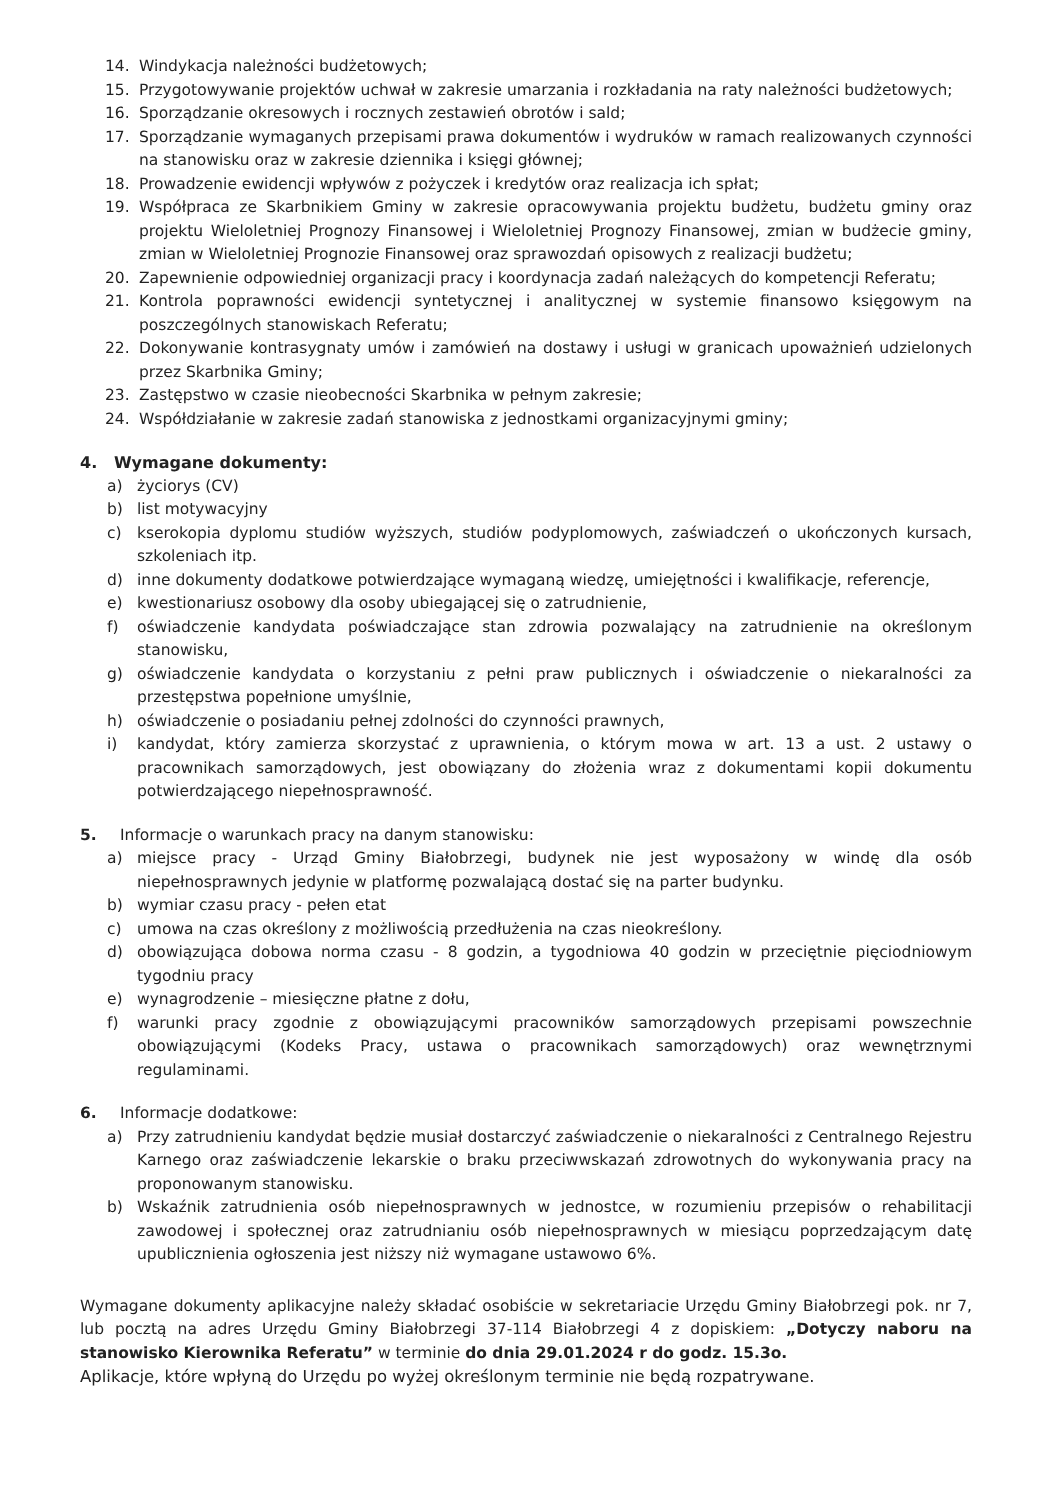14. Windykacja należności budżetowych;
15. Przygotowywanie projektów uchwał w zakresie umarzania i rozkładania na raty należności budżetowych;
16. Sporządzanie okresowych i rocznych zestawień obrotów i sald;
17. Sporządzanie wymaganych przepisami prawa dokumentów i wydruków w ramach realizowanych czynności na stanowisku oraz w zakresie dziennika i księgi głównej;
18. Prowadzenie ewidencji wpływów z pożyczek i kredytów oraz realizacja ich spłat;
19. Współpraca ze Skarbnikiem Gminy w zakresie opracowywania projektu budżetu, budżetu gminy oraz projektu Wieloletniej Prognozy Finansowej i Wieloletniej Prognozy Finansowej, zmian w budżecie gminy, zmian w Wieloletniej Prognozie Finansowej oraz sprawozdań opisowych z realizacji budżetu;
20. Zapewnienie odpowiedniej organizacji pracy i koordynacja zadań należących do kompetencji Referatu;
21. Kontrola poprawności ewidencji syntetycznej i analitycznej w systemie finansowo księgowym na poszczególnych stanowiskach Referatu;
22. Dokonywanie kontrasygnaty umów i zamówień na dostawy i usługi w granicach upoważnień udzielonych przez Skarbnika Gminy;
23. Zastępstwo w czasie nieobecności Skarbnika w pełnym zakresie;
24. Współdziałanie w zakresie zadań stanowiska z jednostkami organizacyjnymi gminy;
4. Wymagane dokumenty:
a) życiorys (CV)
b) list motywacyjny
c) kserokopia dyplomu studiów wyższych, studiów podyplomowych, zaświadczeń o ukończonych kursach, szkoleniach itp.
d) inne dokumenty dodatkowe potwierdzające wymaganą wiedzę, umiejętności i kwalifikacje, referencje,
e) kwestionariusz osobowy dla osoby ubiegającej się o zatrudnienie,
f) oświadczenie kandydata poświadczające stan zdrowia pozwalający na zatrudnienie na określonym stanowisku,
g) oświadczenie kandydata o korzystaniu z pełni praw publicznych i oświadczenie o niekaralności za przestępstwa popełnione umyślnie,
h) oświadczenie o posiadaniu pełnej zdolności do czynności prawnych,
i) kandydat, który zamierza skorzystać z uprawnienia, o którym mowa w art. 13 a ust. 2 ustawy o pracownikach samorządowych, jest obowiązany do złożenia wraz z dokumentami kopii dokumentu potwierdzającego niepełnosprawność.
5. Informacje o warunkach pracy na danym stanowisku:
a) miejsce pracy - Urząd Gminy Białobrzegi, budynek nie jest wyposażony w windę dla osób niepełnosprawnych jedynie w platformę pozwalającą dostać się na parter budynku.
b) wymiar czasu pracy - pełen etat
c) umowa na czas określony z możliwością przedłużenia na czas nieokreślony.
d) obowiązująca dobowa norma czasu - 8 godzin, a tygodniowa 40 godzin w przeciętnie pięciodniowym tygodniu pracy
e) wynagrodzenie – miesięczne płatne z dołu,
f) warunki pracy zgodnie z obowiązującymi pracowników samorządowych przepisami powszechnie obowiązującymi (Kodeks Pracy, ustawa o pracownikach samorządowych) oraz wewnętrznymi regulaminami.
6. Informacje dodatkowe:
a) Przy zatrudnieniu kandydat będzie musiał dostarczyć zaświadczenie o niekaralności z Centralnego Rejestru Karnego oraz zaświadczenie lekarskie o braku przeciwwskazań zdrowotnych do wykonywania pracy na proponowanym stanowisku.
b) Wskaźnik zatrudnienia osób niepełnosprawnych w jednostce, w rozumieniu przepisów o rehabilitacji zawodowej i społecznej oraz zatrudnianiu osób niepełnosprawnych w miesiącu poprzedzającym datę upublicznienia ogłoszenia jest niższy niż wymagane ustawowo 6%.
Wymagane dokumenty aplikacyjne należy składać osobiście w sekretariacie Urzędu Gminy Białobrzegi pok. nr 7, lub pocztą na adres Urzędu Gminy Białobrzegi 37-114 Białobrzegi 4 z dopiskiem: „Dotyczy naboru na stanowisko Kierownika Referatu” w terminie do dnia 29.01.2024 r do godz. 15.3o.
Aplikacje, które wpłyną do Urzędu po wyżej określonym terminie nie będą rozpatrywane.